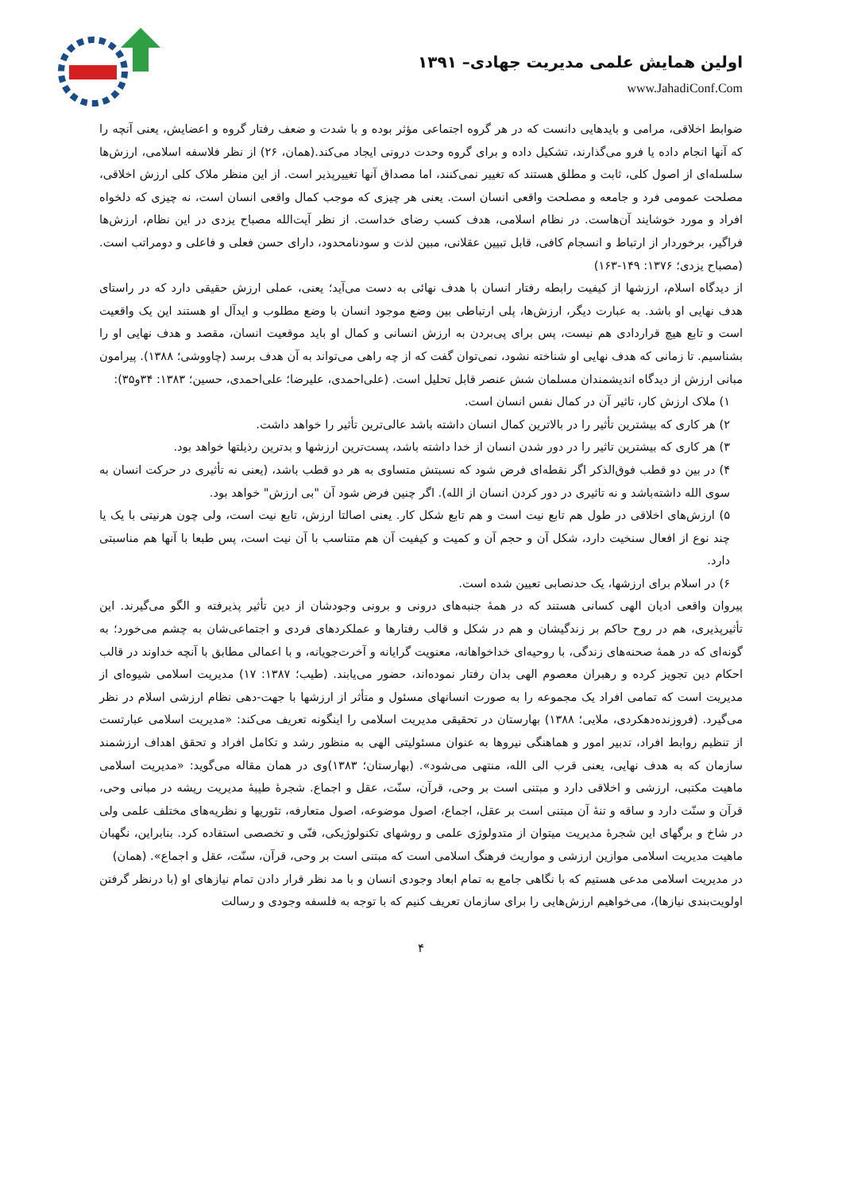اولین همایش علمی مدیریت جهادی– ۱۳۹۱
www.JahadiConf.Com
ضوابط اخلاقی، مرامی و بایدهایی دانست که در هر گروه اجتماعی مؤثر بوده و با شدت و ضعف رفتار گروه و اعضایش، یعنی آنچه را که آنها انجام داده یا فرو می‌گذارند، تشکیل داده و برای گروه وحدت درونی ایجاد می‌کند.(همان، ۲۶) از نظر فلاسفه اسلامی، ارزش‌ها سلسله‌ای از اصول کلی، ثابت و مطلق هستند که تغییر نمی‌کنند، اما مصداق آنها تغییرپذیر است. از این منظر ملاک کلی ارزش اخلاقی، مصلحت عمومی فرد و جامعه و مصلحت واقعی انسان است. یعنی هر چیزی که موجب کمال واقعی انسان است، نه چیزی که دلخواه افراد و مورد خوشایند آن‌هاست. در نظام اسلامی، هدف کسب رضای خداست. از نظر آیت‌الله مصباح یزدی در این نظام، ارزش‌ها فراگیر، برخوردار از ارتباط و انسجام کافی، قابل تبیین عقلانی، مبین لذت و سودنامحدود، دارای حسن فعلی و فاعلی و دومراتب است. (مصباح یزدی؛ ۱۳۷۶: ۱۴۹-۱۶۳)
از دیدگاه اسلام، ارزشها از کیفیت رابطه رفتار انسان با هدف نهائی به دست می‌آید؛ یعنی، عملی ارزش حقیقی دارد که در راستای هدف نهایی او باشد. به عبارت دیگر، ارزش‌ها، پلی ارتباطی بین وضع موجود انسان با وضع مطلوب و ایدآل او هستند این یک واقعیت است و تابع هیچ قراردادی هم نیست، پس برای پی‌بردن به ارزش انسانی و کمال او باید موقعیت انسان، مقصد و هدف نهایی او را بشناسیم. تا زمانی که هدف نهایی او شناخته نشود، نمی‌توان گفت که از چه راهی می‌تواند به آن هدف برسد (چاووشی؛ ۱۳۸۸). پیرامون مبانی ارزش از دیدگاه اندیشمندان مسلمان شش عنصر قابل تحلیل است. (علی‌احمدی، علیرضا؛ علی‌احمدی، حسین؛ ۱۳۸۳: ۳۴و۳۵):
۱) ملاک ارزش کار، تاثیر آن در کمال نفس انسان است.
۲) هر کاری که بیشترین تأثیر را در بالاترین کمال انسان داشته باشد عالی‌ترین تأثیر را خواهد داشت.
۳) هر کاری که بیشترین تاثیر را در دور شدن انسان از خدا داشته باشد، پست‌ترین ارزشها و بدترین رذیلتها خواهد بود.
۴) در بین دو قطب فوق‌الذکر اگر نقطه‌ای فرض شود که نسبتش متساوی به هر دو قطب باشد، (یعنی نه تأثیری در حرکت انسان به سوی الله داشته‌باشد و نه تاثیری در دور کردن انسان از الله). اگر چنین فرض شود آن "بی ارزش" خواهد بود.
۵) ارزش‌های اخلاقی در طول هم تابع نیت است و هم تابع شکل کار. یعنی اصالتا ارزش، تابع نیت است، ولی چون هرنیتی با یک یا چند نوع از افعال سنخیت دارد، شکل آن و حجم آن و کمیت و کیفیت آن هم متناسب با آن نیت است، پس طبعا با آنها هم مناسبتی دارد.
۶) در اسلام برای ارزشها، یک حدنصابی تعیین شده است.
پیروان واقعی ادیان الهی کسانی هستند که در همهٔ جنبه‌های درونی و برونی وجودشان از دین تأثیر پذیرفته و الگو می‌گیرند. این تأثیرپذیری، هم در روح حاکم بر زندگیشان و هم در شکل و قالب رفتارها و عملکردهای فردی و اجتماعی‌شان به چشم می‌خورد؛ به گونه‌ای که در همهٔ صحنه‌های زندگی، با روحیه‌ای خداخواهانه، معنویت گرایانه و آخرت‌جویانه، و با اعمالی مطابق با آنچه خداوند در قالب احکام دین تجویز کرده و رهبران معصوم الهی بدان رفتار نموده‌اند، حضور می‌یابند. (طیب؛ ۱۳۸۷: ۱۷) مدیریت اسلامی شیوه‌ای از مدیریت است که تمامی افراد یک مجموعه را به صورت انسانهای مسئول و متأثر از ارزشها با جهت-دهی نظام ارزشی اسلام در نظر می‌گیرد. (فروزنده‌دهکردی، ملایی؛ ۱۳۸۸) بهارستان در تحقیقی مدیریت اسلامی را اینگونه تعریف می‌کند: «مدیریت اسلامی عبارتست از تنظیم روابط افراد، تدبیر امور و هماهنگی نیروها به عنوان مسئولیتی الهی به منظور رشد و تکامل افراد و تحقق اهداف ارزشمند سازمان که به هدف نهایی، یعنی قرب الی الله، منتهی می‌شود». (بهارستان؛ ۱۳۸۳)وی در همان مقاله می‌گوید: «مدیریت اسلامی ماهیت مکتبی، ارزشی و اخلاقی دارد و مبتنی است بر وحی، قرآن، سنّت، عقل و اجماع. شجرهٔ طیبهٔ مدیریت ریشه در مبانی وحی، قرآن و سنّت دارد و ساقه و تنهٔ آن مبتنی است بر عقل، اجماع، اصول موضوعه، اصول متعارفه، تئوریها و نظریه‌های مختلف علمی ولی در شاخ و برگهای این شجرهٔ مدیریت میتوان از متدولوژی علمی و روشهای تکنولوژیکی، فنّی و تخصصی استفاده کرد. بنابراین، نگهبان ماهیت مدیریت اسلامی موازین ارزشی و مواریث فرهنگ اسلامی است که مبتنی است بر وحی، قرآن، سنّت، عقل و اجماع». (همان)
در مدیریت اسلامی مدعی هستیم که با نگاهی جامع به تمام ابعاد وجودی انسان و با مد نظر قرار دادن تمام نیازهای او (با درنظر گرفتن اولویت‌بندی نیازها)، می‌خواهیم ارزش‌هایی را برای سازمان تعریف کنیم که با توجه به فلسفه وجودی و رسالت
۴